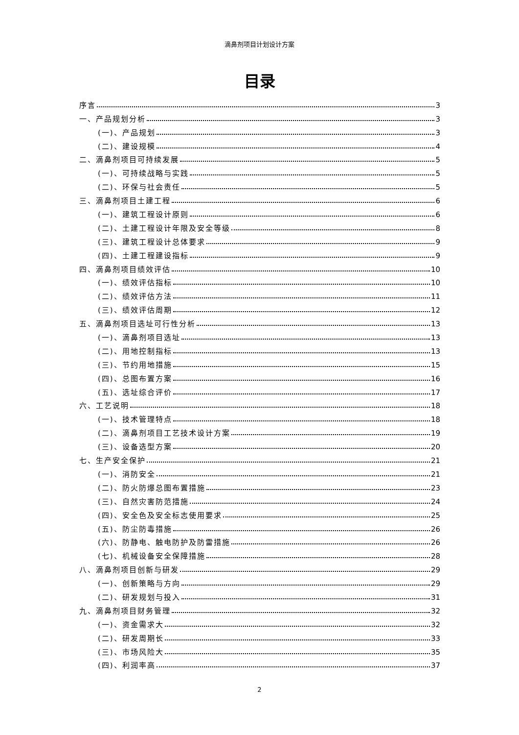滴鼻剂项目计划设计方案
目录
序言 3
一、产品规划分析 3
(一)、产品规划 3
(二)、建设规模 4
二、滴鼻剂项目可持续发展 5
(一)、可持续战略与实践 5
(二)、环保与社会责任 5
三、滴鼻剂项目土建工程 6
(一)、建筑工程设计原则 6
(二)、土建工程设计年限及安全等级 8
(三)、建筑工程设计总体要求 9
(四)、土建工程建设指标 9
四、滴鼻剂项目绩效评估 10
(一)、绩效评估指标 10
(二)、绩效评估方法 11
(三)、绩效评估周期 12
五、滴鼻剂项目选址可行性分析 13
(一)、滴鼻剂项目选址 13
(二)、用地控制指标 13
(三)、节约用地措施 15
(四)、总图布置方案 16
(五)、选址综合评价 17
六、工艺说明 18
(一)、技术管理特点 18
(二)、滴鼻剂项目工艺技术设计方案 19
(三)、设备选型方案 20
七、生产安全保护 21
(一)、消防安全 21
(二)、防火防爆总图布置措施 23
(三)、自然灾害防范措施 24
(四)、安全色及安全标志使用要求 25
(五)、防尘防毒措施 26
(六)、防静电、触电防护及防雷措施 26
(七)、机械设备安全保障措施 28
八、滴鼻剂项目创新与研发 29
(一)、创新策略与方向 29
(二)、研发规划与投入 31
九、滴鼻剂项目财务管理 32
(一)、资金需求大 32
(二)、研发周期长 33
(三)、市场风险大 35
(四)、利润率高 37
2